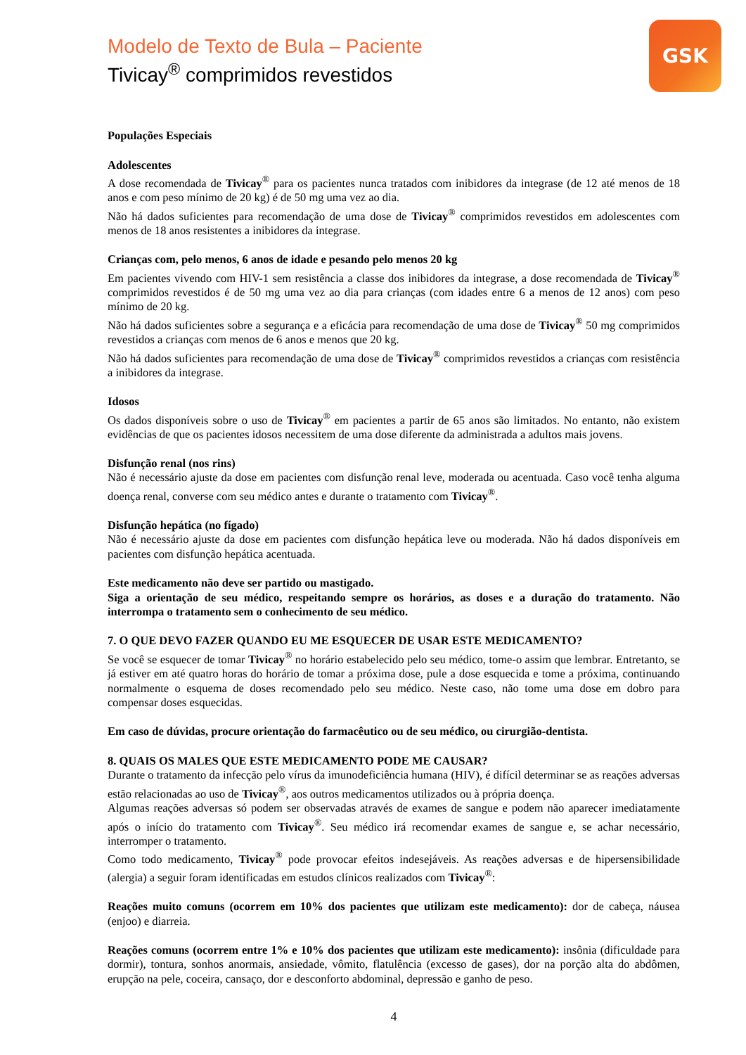GSK
Modelo de Texto de Bula – Paciente
Tivicay<sup>®</sup> comprimidos revestidos
Populações Especiais
Adolescentes
A dose recomendada de Tivicay<sup>®</sup> para os pacientes nunca tratados com inibidores da integrase (de 12 até menos de 18 anos e com peso mínimo de 20 kg) é de 50 mg uma vez ao dia.
Não há dados suficientes para recomendação de uma dose de Tivicay<sup>®</sup> comprimidos revestidos em adolescentes com menos de 18 anos resistentes a inibidores da integrase.
Crianças com, pelo menos, 6 anos de idade e pesando pelo menos 20 kg
Em pacientes vivendo com HIV-1 sem resistência a classe dos inibidores da integrase, a dose recomendada de Tivicay<sup>®</sup> comprimidos revestidos é de 50 mg uma vez ao dia para crianças (com idades entre 6 a menos de 12 anos) com peso mínimo de 20 kg.
Não há dados suficientes sobre a segurança e a eficácia para recomendação de uma dose de Tivicay<sup>®</sup> 50 mg comprimidos revestidos a crianças com menos de 6 anos e menos que 20 kg.
Não há dados suficientes para recomendação de uma dose de Tivicay<sup>®</sup> comprimidos revestidos a crianças com resistência a inibidores da integrase.
Idosos
Os dados disponíveis sobre o uso de Tivicay<sup>®</sup> em pacientes a partir de 65 anos são limitados. No entanto, não existem evidências de que os pacientes idosos necessitem de uma dose diferente da administrada a adultos mais jovens.
Disfunção renal (nos rins)
Não é necessário ajuste da dose em pacientes com disfunção renal leve, moderada ou acentuada. Caso você tenha alguma doença renal, converse com seu médico antes e durante o tratamento com Tivicay<sup>®</sup>.
Disfunção hepática (no fígado)
Não é necessário ajuste da dose em pacientes com disfunção hepática leve ou moderada. Não há dados disponíveis em pacientes com disfunção hepática acentuada.
Este medicamento não deve ser partido ou mastigado.
Siga a orientação de seu médico, respeitando sempre os horários, as doses e a duração do tratamento. Não interrompa o tratamento sem o conhecimento de seu médico.
7. O QUE DEVO FAZER QUANDO EU ME ESQUECER DE USAR ESTE MEDICAMENTO?
Se você se esquecer de tomar Tivicay<sup>®</sup> no horário estabelecido pelo seu médico, tome-o assim que lembrar. Entretanto, se já estiver em até quatro horas do horário de tomar a próxima dose, pule a dose esquecida e tome a próxima, continuando normalmente o esquema de doses recomendado pelo seu médico. Neste caso, não tome uma dose em dobro para compensar doses esquecidas.
Em caso de dúvidas, procure orientação do farmacêutico ou de seu médico, ou cirurgião-dentista.
8. QUAIS OS MALES QUE ESTE MEDICAMENTO PODE ME CAUSAR?
Durante o tratamento da infecção pelo vírus da imunodeficiência humana (HIV), é difícil determinar se as reações adversas estão relacionadas ao uso de Tivicay<sup>®</sup>, aos outros medicamentos utilizados ou à própria doença.
Algumas reações adversas só podem ser observadas através de exames de sangue e podem não aparecer imediatamente após o início do tratamento com Tivicay<sup>®</sup>. Seu médico irá recomendar exames de sangue e, se achar necessário, interromper o tratamento.
Como todo medicamento, Tivicay<sup>®</sup> pode provocar efeitos indesejáveis. As reações adversas e de hipersensibilidade (alergia) a seguir foram identificadas em estudos clínicos realizados com Tivicay<sup>®</sup>:
Reações muito comuns (ocorrem em 10% dos pacientes que utilizam este medicamento): dor de cabeça, náusea (enjoo) e diarreia.
Reações comuns (ocorrem entre 1% e 10% dos pacientes que utilizam este medicamento): insônia (dificuldade para dormir), tontura, sonhos anormais, ansiedade, vômito, flatulência (excesso de gases), dor na porção alta do abdômen, erupção na pele, coceira, cansaço, dor e desconforto abdominal, depressão e ganho de peso.
4